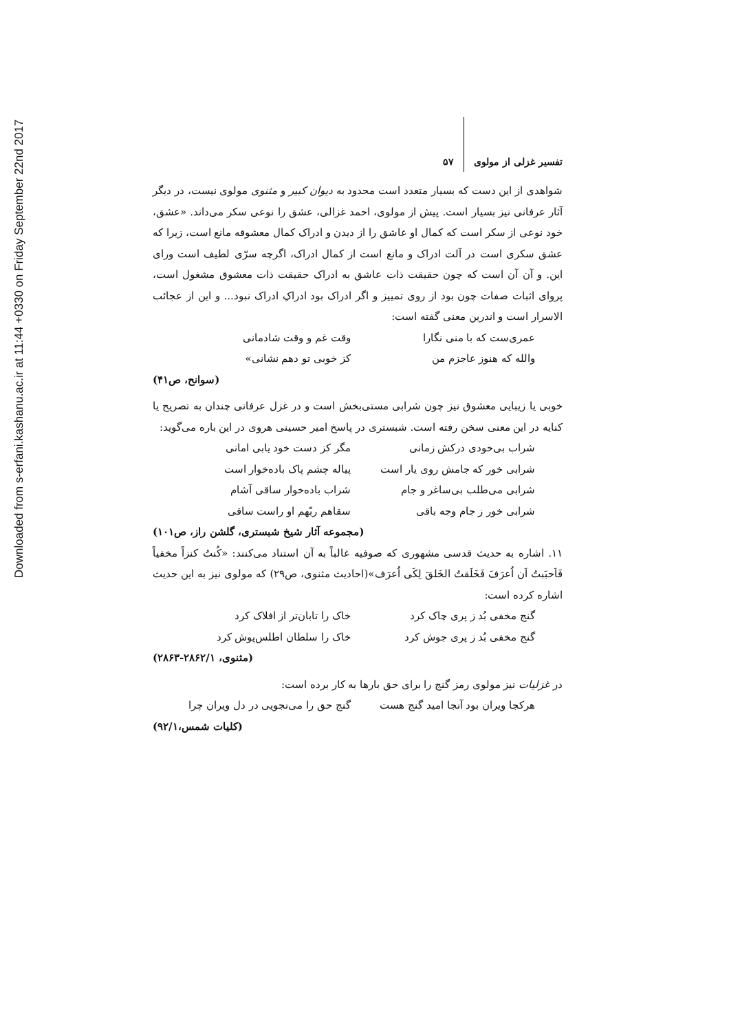Downloaded from s-erfani.kashanu.ac.ir at 11:44 +0330 on Friday September 22nd 2017
تفسیر غزلی از مولوی ۵۷
شواهدی از این دست که بسیار متعدد است محدود به دیوان کبیر و مثنوی مولوی نیست، در دیگر آثار عرفانی نیز بسیار است. پیش از مولوی، احمد غزالی، عشق را نوعی سکر می‌داند. «عشق، خود نوعی از سکر است که کمال او عاشق را از دیدن و ادراک کمال معشوقه مانع است، زیرا که عشق سکری است در آلت ادراک و مانع است از کمال ادراک، اگرچه سرّی لطیف است ورای این. و آن آن است که چون حقیقت ذات عاشق به ادراک حقیقت ذات معشوق مشغول است، پروای اثبات صفات چون بود از روی تمییز و اگر ادراک بود ادراکِ ادراک نبود... و این از عجائب الاسرار است و اندرین معنی گفته است:
عمری‌ست که با منی نگارا وقت غم و وقت شادمانی
والله که هنوز عاجزم من کز خوبی تو دهم نشانی»
(سوانح، ص۴۱)
خوبی یا زیبایی معشوق نیز چون شرابی مستی‌بخش است و در غزل عرفانی چندان به تصریح یا کنایه در این معنی سخن رفته است. شبستری در پاسخ امیر حسینی هروی در این باره می‌گوید:
شراب بی‌خودی درکش زمانی مگر کز دست خود یابی امانی
شرابی خور که جامش روی یار است پیاله چشم پاک باده‌خوار است
شرابی می‌طلب بی‌ساغر و جام شراب باده‌خوار ساقی آشام
شرابی خور ز جام وجه باقی سقاهم ربّهم او راست ساقی
(مجموعه آثار شیخ شبستری، گلشن راز، ص۱۰۱)
۱۱. اشاره به حدیث قدسی مشهوری که صوفیه غالباً به آن استناد می‌کنند: «کُنتُ کنزاً مخفیاً فَاَحبَبتُ اَن اُعرَفَ فَخَلَقتُ الخَلقَ لِکَی اُعرَف»(احادیث مثنوی، ص۲۹) که مولوی نیز به این حدیث اشاره کرده است:
گنج مخفی بُد ز پری چاک کرد خاک را تابان‌تر از افلاک کرد
گنج مخفی بُد ز پری جوش کرد خاک را سلطان اطلس‌پوش کرد
(مثنوی، ۲۸۶۲/۱-۲۸۶۳)
در غزلیات نیز مولوی رمز گنج را برای حق بارها به کار برده است:
هرکجا ویران بود آنجا امید گنج هست گنج حق را می‌نجویی در دل ویران چرا
(کلیات شمس،۹۲/۱)